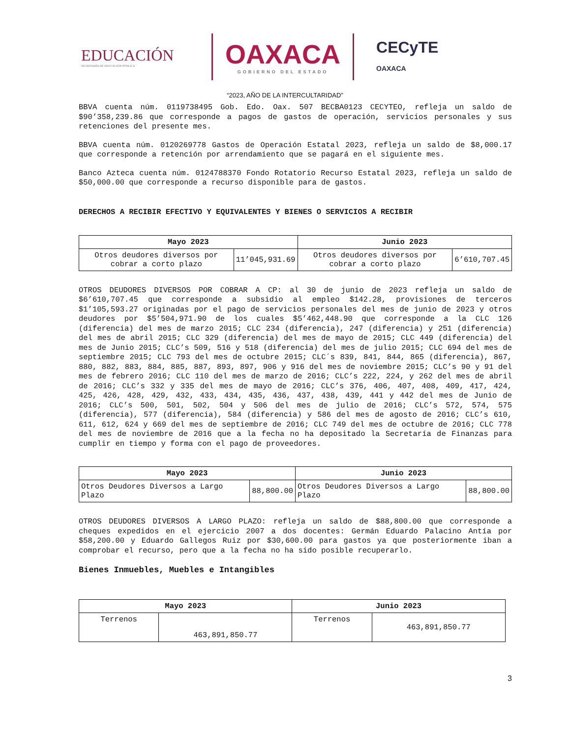EDUCACIÓN
SECRETARÍA DE EDUCACIÓN PÚBLICA
OAXACA
GOBIERNO DEL ESTADO
CECyTE
OAXACA
“2023, AÑO DE LA INTERCULTARIDAD”
BBVA cuenta núm. 0119738495 Gob. Edo. Oax. 507 BECBA0123 CECYTEO, refleja un saldo de $90’358,239.86 que corresponde a pagos de gastos de operación, servicios personales y sus retenciones del presente mes.
BBVA cuenta núm. 0120269778 Gastos de Operación Estatal 2023, refleja un saldo de $8,000.17 que corresponde a retención por arrendamiento que se pagará en el siguiente mes.
Banco Azteca cuenta núm. 0124788370 Fondo Rotatorio Recurso Estatal 2023, refleja un saldo de $50,000.00 que corresponde a recurso disponible para de gastos.
DERECHOS A RECIBIR EFECTIVO Y EQUIVALENTES Y BIENES O SERVICIOS A RECIBIR
| Mayo 2023 | | Junio 2023 | |
| --- | --- | --- | --- |
| Otros deudores diversos por cobrar a corto plazo | 11’045,931.69 | Otros deudores diversos por cobrar a corto plazo | 6’610,707.45 |
OTROS DEUDORES DIVERSOS POR COBRAR A CP: al 30 de junio de 2023 refleja un saldo de $6’610,707.45 que corresponde a subsidio al empleo $142.28, provisiones de terceros $1’105,593.27 originadas por el pago de servicios personales del mes de junio de 2023 y otros deudores por $5’504,971.90 de los cuales $5’462,448.90 que corresponde a la CLC 126 (diferencia) del mes de marzo 2015; CLC 234 (diferencia), 247 (diferencia) y 251 (diferencia) del mes de abril 2015; CLC 329 (diferencia) del mes de mayo de 2015; CLC 449 (diferencia) del mes de Junio 2015; CLC’s 509, 516 y 518 (diferencia) del mes de julio 2015; CLC 694 del mes de septiembre 2015; CLC 793 del mes de octubre 2015; CLC´s 839, 841, 844, 865 (diferencia), 867, 880, 882, 883, 884, 885, 887, 893, 897, 906 y 916 del mes de noviembre 2015; CLC’s 90 y 91 del mes de febrero 2016; CLC 110 del mes de marzo de 2016; CLC’s 222, 224, y 262 del mes de abril de 2016; CLC’s 332 y 335 del mes de mayo de 2016; CLC’s 376, 406, 407, 408, 409, 417, 424, 425, 426, 428, 429, 432, 433, 434, 435, 436, 437, 438, 439, 441 y 442 del mes de Junio de 2016; CLC’s 500, 501, 502, 504 y 506 del mes de julio de 2016; CLC’s 572, 574, 575 (diferencia), 577 (diferencia), 584 (diferencia) y 586 del mes de agosto de 2016; CLC’s 610, 611, 612, 624 y 669 del mes de septiembre de 2016; CLC 749 del mes de octubre de 2016; CLC 778 del mes de noviembre de 2016 que a la fecha no ha depositado la Secretaría de Finanzas para cumplir en tiempo y forma con el pago de proveedores.
| Mayo 2023 | | Junio 2023 | |
| --- | --- | --- | --- |
| Otros Deudores Diversos a Largo Plazo | 88,800.00 | Otros Deudores Diversos a Largo Plazo | 88,800.00 |
OTROS DEUDORES DIVERSOS A LARGO PLAZO: refleja un saldo de $88,800.00 que corresponde a cheques expedidos en el ejercicio 2007 a dos docentes: Germán Eduardo Palacino Antía por $58,200.00 y Eduardo Gallegos Ruiz por $30,600.00 para gastos ya que posteriormente iban a comprobar el recurso, pero que a la fecha no ha sido posible recuperarlo.
Bienes Inmuebles, Muebles e Intangibles
| Mayo 2023 | | Junio 2023 | |
| --- | --- | --- | --- |
| Terrenos | 463,891,850.77 | Terrenos | 463,891,850.77 |
3